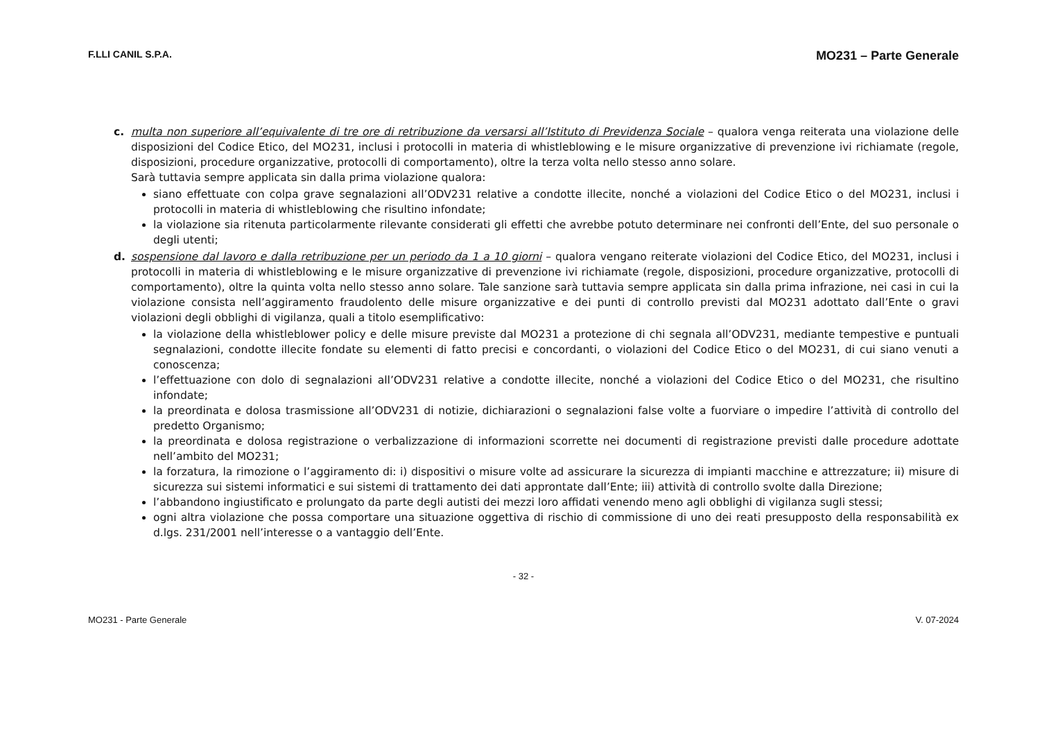F.LLI CANIL S.P.A. MO231 – Parte Generale
c. multa non superiore all’equivalente di tre ore di retribuzione da versarsi all’Istituto di Previdenza Sociale – qualora venga reiterata una violazione delle disposizioni del Codice Etico, del MO231, inclusi i protocolli in materia di whistleblowing e le misure organizzative di prevenzione ivi richiamate (regole, disposizioni, procedure organizzative, protocolli di comportamento), oltre la terza volta nello stesso anno solare.
Sarà tuttavia sempre applicata sin dalla prima violazione qualora:
siano effettuate con colpa grave segnalazioni all’ODV231 relative a condotte illecite, nonché a violazioni del Codice Etico o del MO231, inclusi i protocolli in materia di whistleblowing che risultino infondate;
la violazione sia ritenuta particolarmente rilevante considerati gli effetti che avrebbe potuto determinare nei confronti dell’Ente, del suo personale o degli utenti;
d. sospensione dal lavoro e dalla retribuzione per un periodo da 1 a 10 giorni – qualora vengano reiterate violazioni del Codice Etico, del MO231, inclusi i protocolli in materia di whistleblowing e le misure organizzative di prevenzione ivi richiamate (regole, disposizioni, procedure organizzative, protocolli di comportamento), oltre la quinta volta nello stesso anno solare. Tale sanzione sarà tuttavia sempre applicata sin dalla prima infrazione, nei casi in cui la violazione consista nell’aggiramento fraudolento delle misure organizzative e dei punti di controllo previsti dal MO231 adottato dall’Ente o gravi violazioni degli obblighi di vigilanza, quali a titolo esemplificativo:
la violazione della whistleblower policy e delle misure previste dal MO231 a protezione di chi segnala all’ODV231, mediante tempestive e puntuali segnalazioni, condotte illecite fondate su elementi di fatto precisi e concordanti, o violazioni del Codice Etico o del MO231, di cui siano venuti a conoscenza;
l’effettuazione con dolo di segnalazioni all’ODV231 relative a condotte illecite, nonché a violazioni del Codice Etico o del MO231, che risultino infondate;
la preordinata e dolosa trasmissione all’ODV231 di notizie, dichiarazioni o segnalazioni false volte a fuorviare o impedire l’attività di controllo del predetto Organismo;
la preordinata e dolosa registrazione o verbalizzazione di informazioni scorrette nei documenti di registrazione previsti dalle procedure adottate nell’ambito del MO231;
la forzatura, la rimozione o l’aggiramento di: i) dispositivi o misure volte ad assicurare la sicurezza di impianti macchine e attrezzature; ii) misure di sicurezza sui sistemi informatici e sui sistemi di trattamento dei dati approntate dall’Ente; iii) attività di controllo svolte dalla Direzione;
l’abbandono ingiustificato e prolungato da parte degli autisti dei mezzi loro affidati venendo meno agli obblighi di vigilanza sugli stessi;
ogni altra violazione che possa comportare una situazione oggettiva di rischio di commissione di uno dei reati presupposto della responsabilità ex d.lgs. 231/2001 nell’interesse o a vantaggio dell’Ente.
- 32 -
MO231 - Parte Generale V. 07-2024